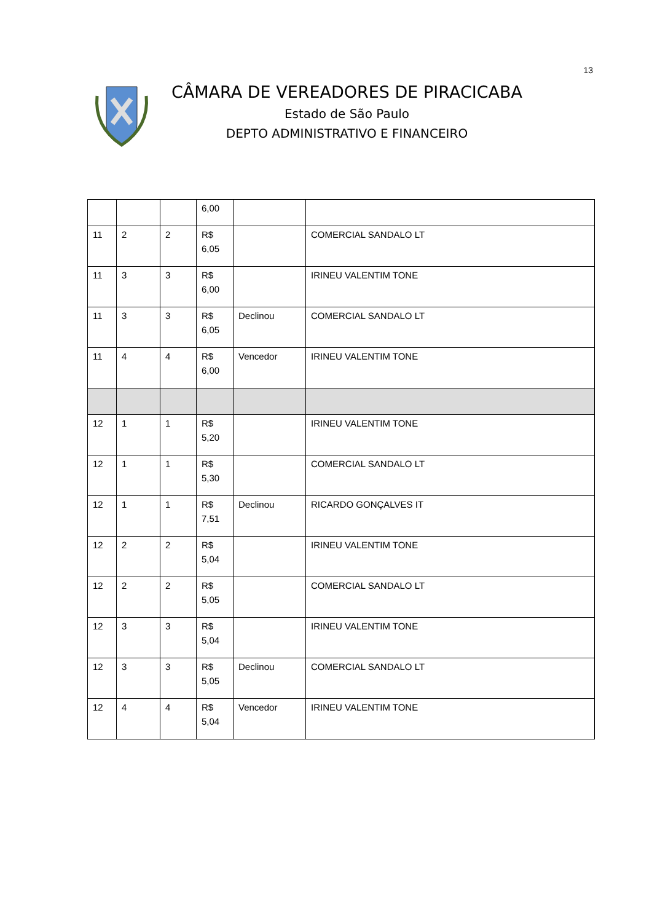13
CÂMARA DE VEREADORES DE PIRACICABA
Estado de São Paulo
DEPTO ADMINISTRATIVO E FINANCEIRO
| | | | 6,00 | | |
| 11 | 2 | 2 | R$ 6,05 | | COMERCIAL SANDALO LT |
| 11 | 3 | 3 | R$ 6,00 | | IRINEU VALENTIM TONE |
| 11 | 3 | 3 | R$ 6,05 | Declinou | COMERCIAL SANDALO LT |
| 11 | 4 | 4 | R$ 6,00 | Vencedor | IRINEU VALENTIM TONE |
| 12 | 1 | 1 | R$ 5,20 | | IRINEU VALENTIM TONE |
| 12 | 1 | 1 | R$ 5,30 | | COMERCIAL SANDALO LT |
| 12 | 1 | 1 | R$ 7,51 | Declinou | RICARDO GONÇALVES IT |
| 12 | 2 | 2 | R$ 5,04 | | IRINEU VALENTIM TONE |
| 12 | 2 | 2 | R$ 5,05 | | COMERCIAL SANDALO LT |
| 12 | 3 | 3 | R$ 5,04 | | IRINEU VALENTIM TONE |
| 12 | 3 | 3 | R$ 5,05 | Declinou | COMERCIAL SANDALO LT |
| 12 | 4 | 4 | R$ 5,04 | Vencedor | IRINEU VALENTIM TONE |